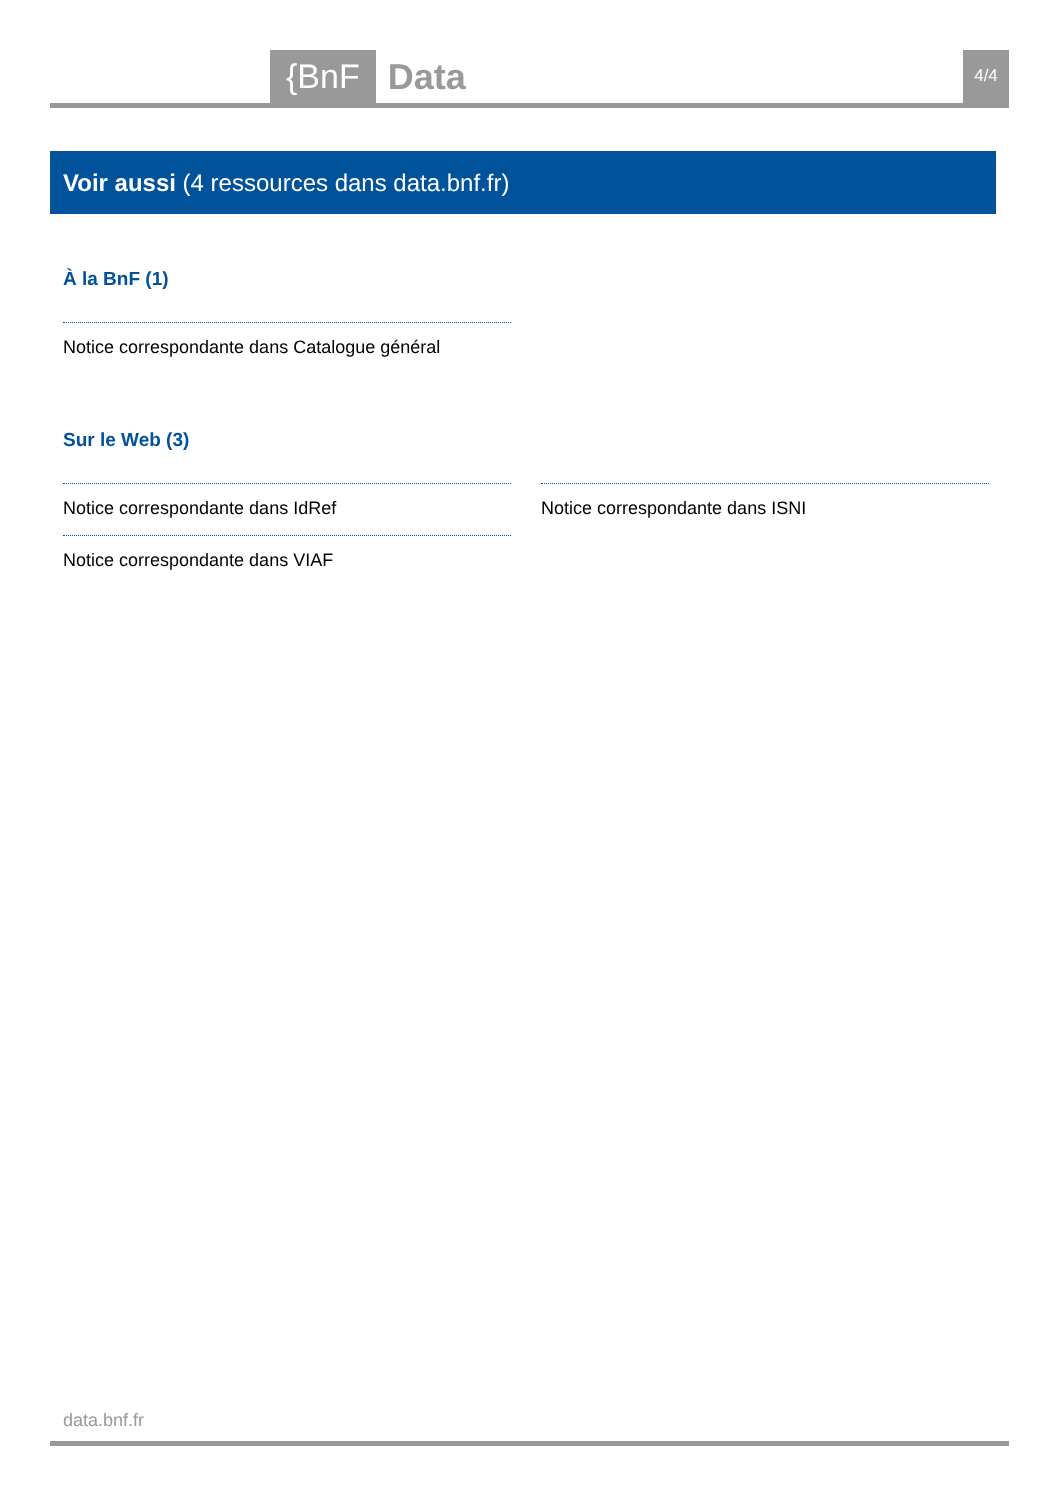{BnF Data 4/4
Voir aussi (4 ressources dans data.bnf.fr)
À la BnF (1)
Notice correspondante dans Catalogue général
Sur le Web (3)
Notice correspondante dans IdRef Notice correspondante dans ISNI
Notice correspondante dans VIAF
data.bnf.fr